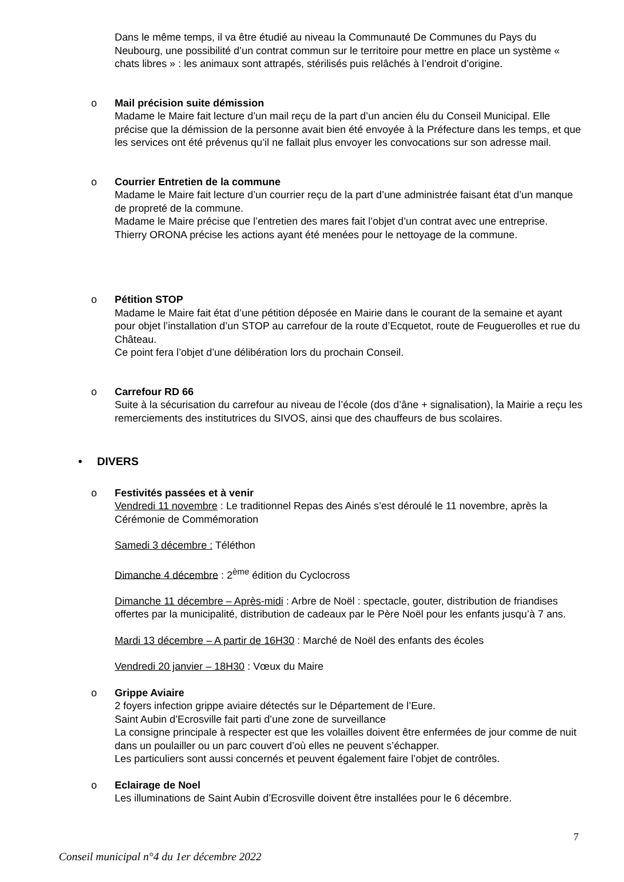Dans le même temps, il va être étudié au niveau la Communauté De Communes du Pays du Neubourg, une possibilité d’un contrat commun sur le territoire pour mettre en place un système « chats libres » : les animaux sont attrapés, stérilisés puis relâchés à l’endroit d’origine.
o
Mail précision suite démission
Madame le Maire fait lecture d’un mail reçu de la part d’un ancien élu du Conseil Municipal. Elle précise que la démission de la personne avait bien été envoyée à la Préfecture dans les temps, et que les services ont été prévenus qu’il ne fallait plus envoyer les convocations sur son adresse mail.
o
Courrier Entretien de la commune
Madame le Maire fait lecture d’un courrier reçu de la part d’une administrée faisant état d’un manque de propreté de la commune.
Madame le Maire précise que l’entretien des mares fait l’objet d’un contrat avec une entreprise.
Thierry ORONA précise les actions ayant été menées pour le nettoyage de la commune.
o
Pétition STOP
Madame le Maire fait état d’une pétition déposée en Mairie dans le courant de la semaine et ayant pour objet l’installation d’un STOP au carrefour de la route d’Ecquetot, route de Feuguerolles et rue du Château.
Ce point fera l’objet d’une délibération lors du prochain Conseil.
o
Carrefour RD 66
Suite à la sécurisation du carrefour au niveau de l’école (dos d’âne + signalisation), la Mairie a reçu les remerciements des institutrices du SIVOS, ainsi que des chauffeurs de bus scolaires.
• DIVERS
o
Festivités passées et à venir
Vendredi 11 novembre : Le traditionnel Repas des Ainés s’est déroulé le 11 novembre, après la Cérémonie de Commémoration
Samedi 3 décembre : Téléthon
Dimanche 4 décembre : 2<sup>ème</sup> édition du Cyclocross
Dimanche 11 décembre – Après-midi : Arbre de Noël : spectacle, gouter, distribution de friandises offertes par la municipalité, distribution de cadeaux par le Père Noël pour les enfants jusqu’à 7 ans.
Mardi 13 décembre – A partir de 16H30 : Marché de Noël des enfants des écoles
Vendredi 20 janvier – 18H30 : Vœux du Maire
o
Grippe Aviaire
2 foyers infection grippe aviaire détectés sur le Département de l’Eure.
Saint Aubin d’Ecrosville fait parti d’une zone de surveillance
La consigne principale à respecter est que les volailles doivent être enfermées de jour comme de nuit dans un poulailler ou un parc couvert d’où elles ne peuvent s’échapper.
Les particuliers sont aussi concernés et peuvent également faire l’objet de contrôles.
o
Eclairage de Noel
Les illuminations de Saint Aubin d’Ecrosville doivent être installées pour le 6 décembre.
7
Conseil municipal n°4 du 1er décembre 2022